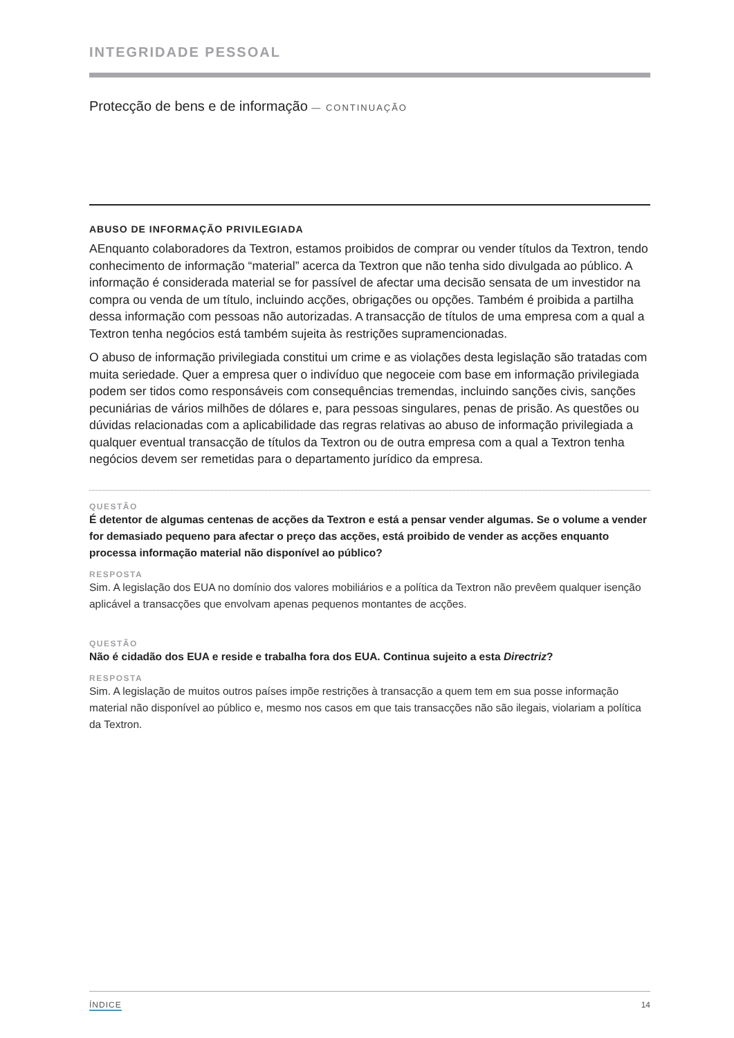INTEGRIDADE PESSOAL
Protecção de bens e de informação — CONTINUAÇÃO
ABUSO DE INFORMAÇÃO PRIVILEGIADA
AEnquanto colaboradores da Textron, estamos proibidos de comprar ou vender títulos da Textron, tendo conhecimento de informação “material” acerca da Textron que não tenha sido divulgada ao público. A informação é considerada material se for passível de afectar uma decisão sensata de um investidor na compra ou venda de um título, incluindo acções, obrigações ou opções. Também é proibida a partilha dessa informação com pessoas não autorizadas. A transacção de títulos de uma empresa com a qual a Textron tenha negócios está também sujeita às restrições supramencionadas.
O abuso de informação privilegiada constitui um crime e as violações desta legislação são tratadas com muita seriedade. Quer a empresa quer o indivíduo que negoceie com base em informação privilegiada podem ser tidos como responsáveis com consequências tremendas, incluindo sanções civis, sanções pecuniárias de vários milhões de dólares e, para pessoas singulares, penas de prisão. As questões ou dúvidas relacionadas com a aplicabilidade das regras relativas ao abuso de informação privilegiada a qualquer eventual transacção de títulos da Textron ou de outra empresa com a qual a Textron tenha negócios devem ser remetidas para o departamento jurídico da empresa.
QUESTÃO
É detentor de algumas centenas de acções da Textron e está a pensar vender algumas. Se o volume a vender for demasiado pequeno para afectar o preço das acções, está proibido de vender as acções enquanto processa informação material não disponível ao público?
RESPOSTA
Sim. A legislação dos EUA no domínio dos valores mobiliários e a política da Textron não prevêem qualquer isenção aplicável a transacções que envolvam apenas pequenos montantes de acções.
QUESTÃO
Não é cidadão dos EUA e reside e trabalha fora dos EUA. Continua sujeito a esta Directriz?
RESPOSTA
Sim. A legislação de muitos outros países impõe restrições à transacção a quem tem em sua posse informação material não disponível ao público e, mesmo nos casos em que tais transacções não são ilegais, violariam a política da Textron.
ÍNDICE 14